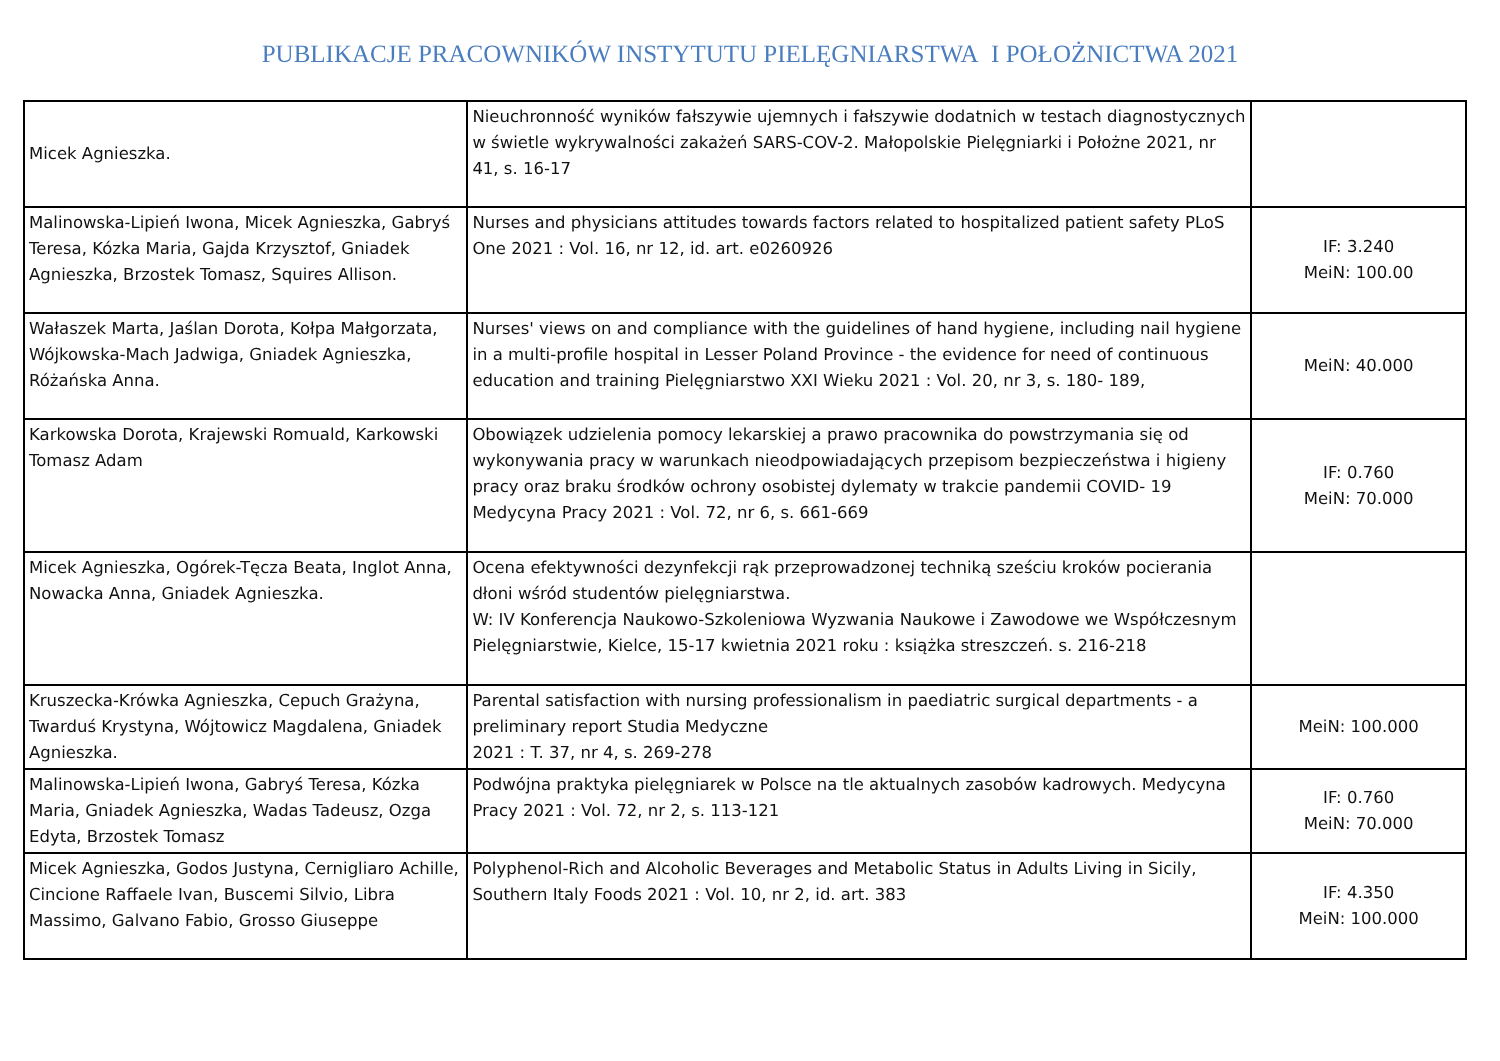PUBLIKACJE PRACOWNIKÓW INSTYTUTU PIELĘGNIARSTWA I POŁOŻNICTWA 2021
| Micek Agnieszka. | Nieuchronność wyników fałszywie ujemnych i fałszywie dodatnich w testach diagnostycznych w świetle wykrywalności zakażeń SARS-COV-2. Małopolskie Pielęgniarki i Położne 2021, nr 41, s. 16-17 | |
| Malinowska-Lipień Iwona, Micek Agnieszka, Gabryś Teresa, Kózka Maria, Gajda Krzysztof, Gniadek Agnieszka, Brzostek Tomasz, Squires Allison. | Nurses and physicians attitudes towards factors related to hospitalized patient safety PLoS One 2021 : Vol. 16, nr 12, id. art. e0260926 | IF: 3.240 MeiN: 100.00 |
| Wałaszek Marta, Jaślan Dorota, Kołpa Małgorzata, Wójkowska-Mach Jadwiga, Gniadek Agnieszka, Różańska Anna. | Nurses' views on and compliance with the guidelines of hand hygiene, including nail hygiene in a multi-profile hospital in Lesser Poland Province - the evidence for need of continuous education and training Pielęgniarstwo XXI Wieku 2021 : Vol. 20, nr 3, s. 180- 189, | MeiN: 40.000 |
| Karkowska Dorota, Krajewski Romuald, Karkowski Tomasz Adam | Obowiązek udzielenia pomocy lekarskiej a prawo pracownika do powstrzymania się od wykonywania pracy w warunkach nieodpowiadających przepisom bezpieczeństwa i higieny pracy oraz braku środków ochrony osobistej dylematy w trakcie pandemii COVID- 19 Medycyna Pracy 2021 : Vol. 72, nr 6, s. 661-669 | IF: 0.760 MeiN: 70.000 |
| Micek Agnieszka, Ogórek-Tęcza Beata, Inglot Anna, Nowacka Anna, Gniadek Agnieszka. | Ocena efektywności dezynfekcji rąk przeprowadzonej techniką sześciu kroków pocierania dłoni wśród studentów pielęgniarstwa. W: IV Konferencja Naukowo-Szkoleniowa Wyzwania Naukowe i Zawodowe we Współczesnym Pielęgniarstwie, Kielce, 15-17 kwietnia 2021 roku : książka streszczeń. s. 216-218 | |
| Kruszecka-Krówka Agnieszka, Cepuch Grażyna, Twarduś Krystyna, Wójtowicz Magdalena, Gniadek Agnieszka. | Parental satisfaction with nursing professionalism in paediatric surgical departments - a preliminary report Studia Medyczne 2021 : T. 37, nr 4, s. 269-278 | MeiN: 100.000 |
| Malinowska-Lipień Iwona, Gabryś Teresa, Kózka Maria, Gniadek Agnieszka, Wadas Tadeusz, Ozga Edyta, Brzostek Tomasz | Podwójna praktyka pielęgniarek w Polsce na tle aktualnych zasobów kadrowych. Medycyna Pracy 2021 : Vol. 72, nr 2, s. 113-121 | IF: 0.760 MeiN: 70.000 |
| Micek Agnieszka, Godos Justyna, Cernigliaro Achille, Cincione Raffaele Ivan, Buscemi Silvio, Libra Massimo, Galvano Fabio, Grosso Giuseppe | Polyphenol-Rich and Alcoholic Beverages and Metabolic Status in Adults Living in Sicily, Southern Italy Foods 2021 : Vol. 10, nr 2, id. art. 383 | IF: 4.350 MeiN: 100.000 |